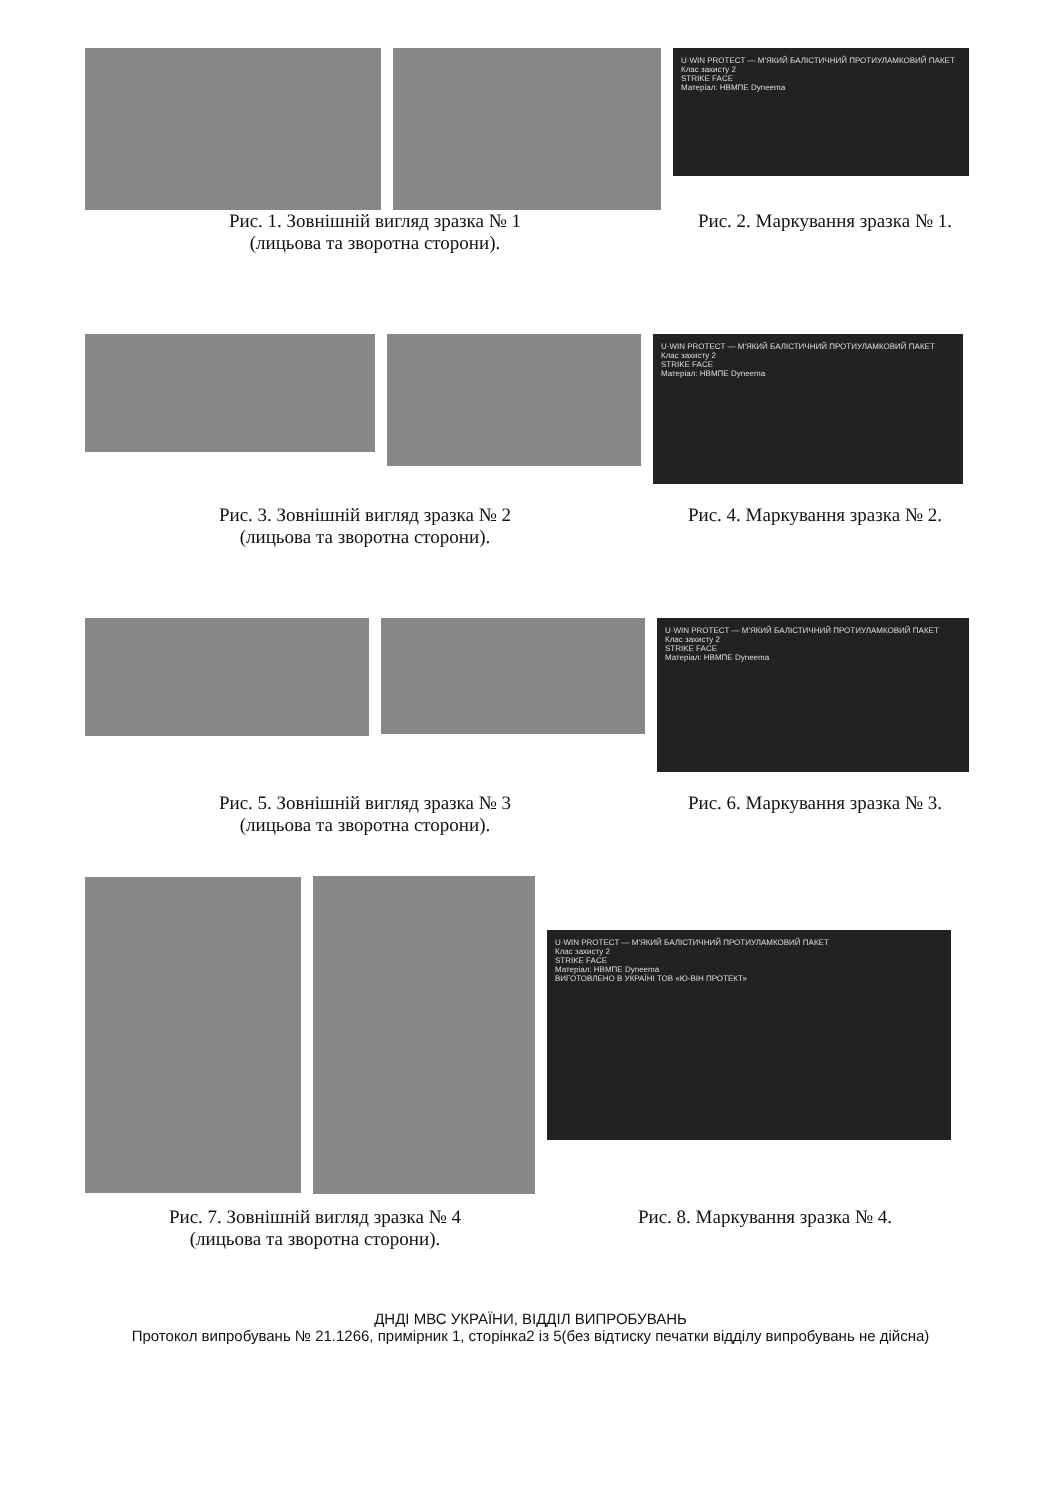U·WIN PROTECT — М'ЯКИЙ БАЛІСТИЧНИЙ ПРОТИУЛАМКОВИЙ ПАКЕТ
Клас захисту 2
STRIKE FACE
Матеріал: НВМПЕ Dyneema
Рис. 1. Зовнішній вигляд зразка № 1
(лицьова та зворотна сторони).
Рис. 2. Маркування зразка № 1.
U·WIN PROTECT — М'ЯКИЙ БАЛІСТИЧНИЙ ПРОТИУЛАМКОВИЙ ПАКЕТ
Клас захисту 2
STRIKE FACE
Матеріал: НВМПЕ Dyneema
Рис. 3. Зовнішній вигляд зразка № 2
(лицьова та зворотна сторони).
Рис. 4. Маркування зразка № 2.
U·WIN PROTECT — М'ЯКИЙ БАЛІСТИЧНИЙ ПРОТИУЛАМКОВИЙ ПАКЕТ
Клас захисту 2
STRIKE FACE
Матеріал: НВМПЕ Dyneema
Рис. 5. Зовнішній вигляд зразка № 3
(лицьова та зворотна сторони).
Рис. 6. Маркування зразка № 3.
U·WIN PROTECT — М'ЯКИЙ БАЛІСТИЧНИЙ ПРОТИУЛАМКОВИЙ ПАКЕТ
Клас захисту 2
STRIKE FACE
Матеріал: НВМПЕ Dyneema
ВИГОТОВЛЕНО В УКРАЇНІ ТОВ «Ю-ВІН ПРОТЕКТ»
Рис. 7. Зовнішній вигляд зразка № 4
(лицьова та зворотна сторони).
Рис. 8. Маркування зразка № 4.
ДНДІ МВС УКРАЇНИ, ВІДДІЛ ВИПРОБУВАНЬ
Протокол випробувань № 21.1266, примірник 1, сторінка2 із 5(без відтиску печатки відділу випробувань не дійсна)